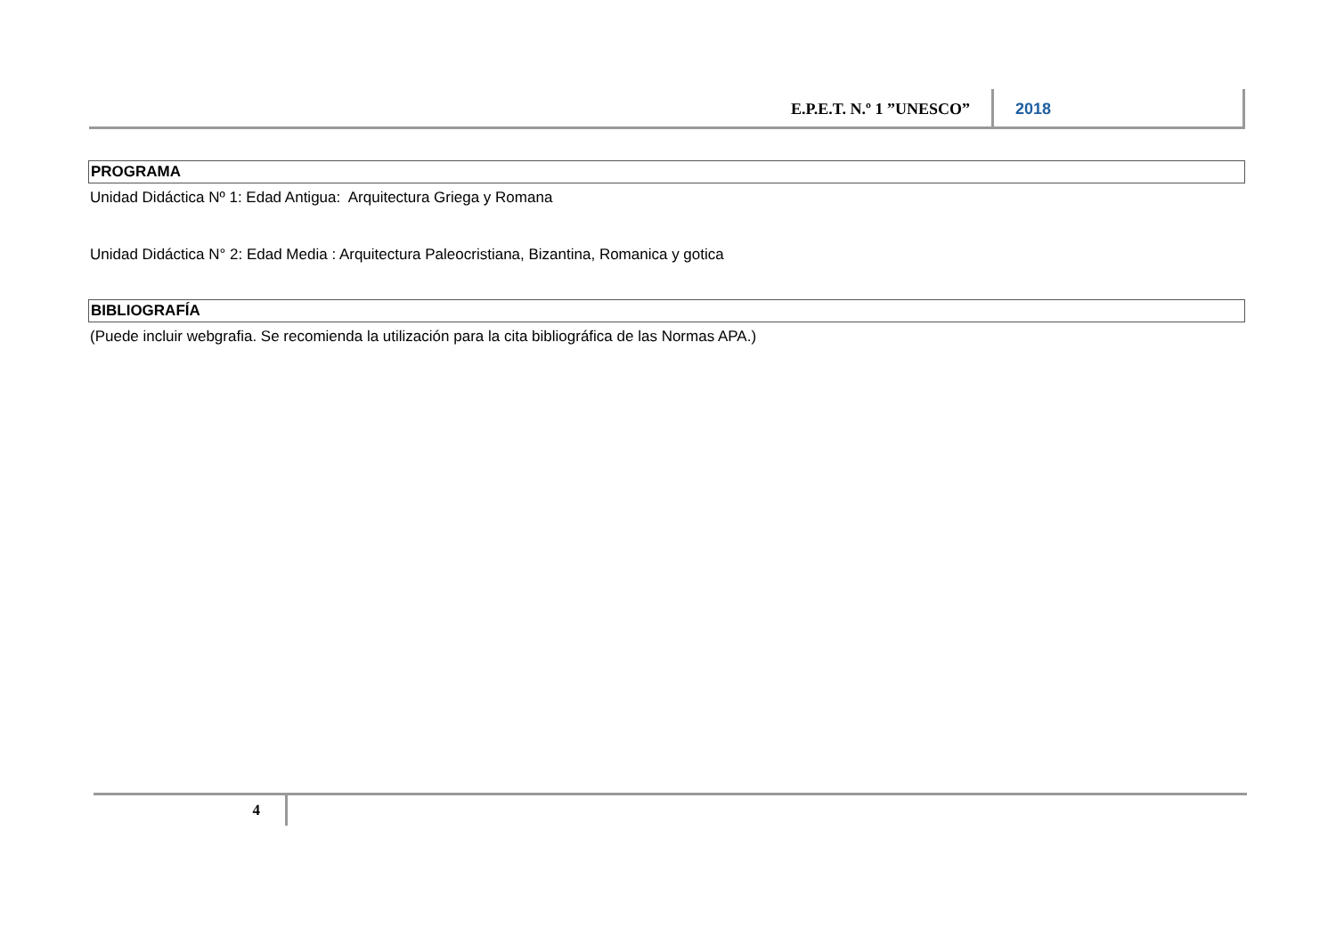E.P.E.T. N.º 1 ”UNESCO” 2018
PROGRAMA
Unidad Didáctica Nº 1: Edad Antigua: Arquitectura Griega y Romana
Unidad Didáctica N° 2: Edad Media : Arquitectura Paleocristiana, Bizantina, Romanica y gotica
BIBLIOGRAFÍA
(Puede incluir webgrafia. Se recomienda la utilización para la cita bibliográfica de las Normas APA.)
4